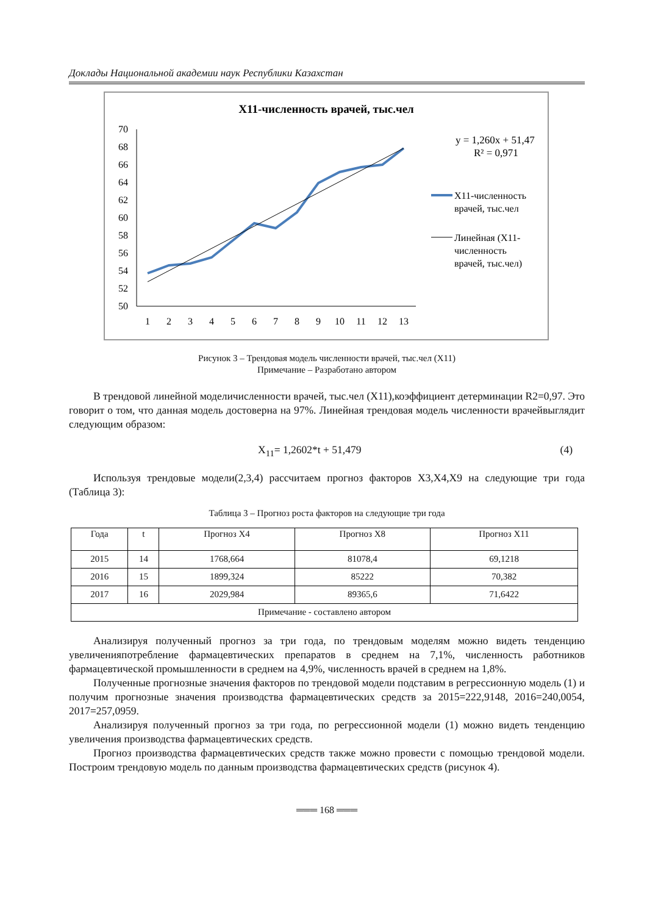Доклады Национальной академии наук Республики Казахстан
X11-численность врачей, тыс.чел
50
52
54
56
58
60
62
64
66
68
70
1
2
3
4
5
6
7
8
9
10
11
12
13
y = 1,260x + 51,47
R² = 0,971
X11-численность
врачей, тыс.чел
Линейная (X11-
численность
врачей, тыс.чел)
Рисунок 3 – Трендовая модель численности врачей, тыс.чел (X11)
Примечание – Разработано автором
В трендовой линейной моделичисленности врачей, тыс.чел (X11),коэффициент детерминации R2=0,97. Это говорит о том, что данная модель достоверна на 97%. Линейная трендовая модель численности врачейвыглядит следующим образом:
X<sub>11</sub>= 1,2602*t + 51,479 (4)
Используя трендовые модели(2,3,4) рассчитаем прогноз факторов X3,X4,X9 на следующие три года (Таблица 3):
Таблица 3 – Прогноз роста факторов на следующие три года
| Года | t | Прогноз X4 | Прогноз X8 | Прогноз X11 |
| --- | --- | --- | --- | --- |
| 2015 | 14 | 1768,664 | 81078,4 | 69,1218 |
| 2016 | 15 | 1899,324 | 85222 | 70,382 |
| 2017 | 16 | 2029,984 | 89365,6 | 71,6422 |
| Примечание - составлено автором | | | | |
Анализируя полученный прогноз за три года, по трендовым моделям можно видеть тенденцию увеличенияпотребление фармацевтических препаратов в среднем на 7,1%, численность работников фармацевтической промышленности в среднем на 4,9%, численность врачей в среднем на 1,8%.
Полученные прогнозные значения факторов по трендовой модели подставим в регрессионную модель (1) и получим прогнозные значения производства фармацевтических средств за 2015=222,9148, 2016=240,0054, 2017=257,0959.
Анализируя полученный прогноз за три года, по регрессионной модели (1) можно видеть тенденцию увеличения производства фармацевтических средств.
Прогноз производства фармацевтических средств также можно провести с помощью трендовой модели. Построим трендовую модель по данным производства фармацевтических средств (рисунок 4).
═══ 168 ═══